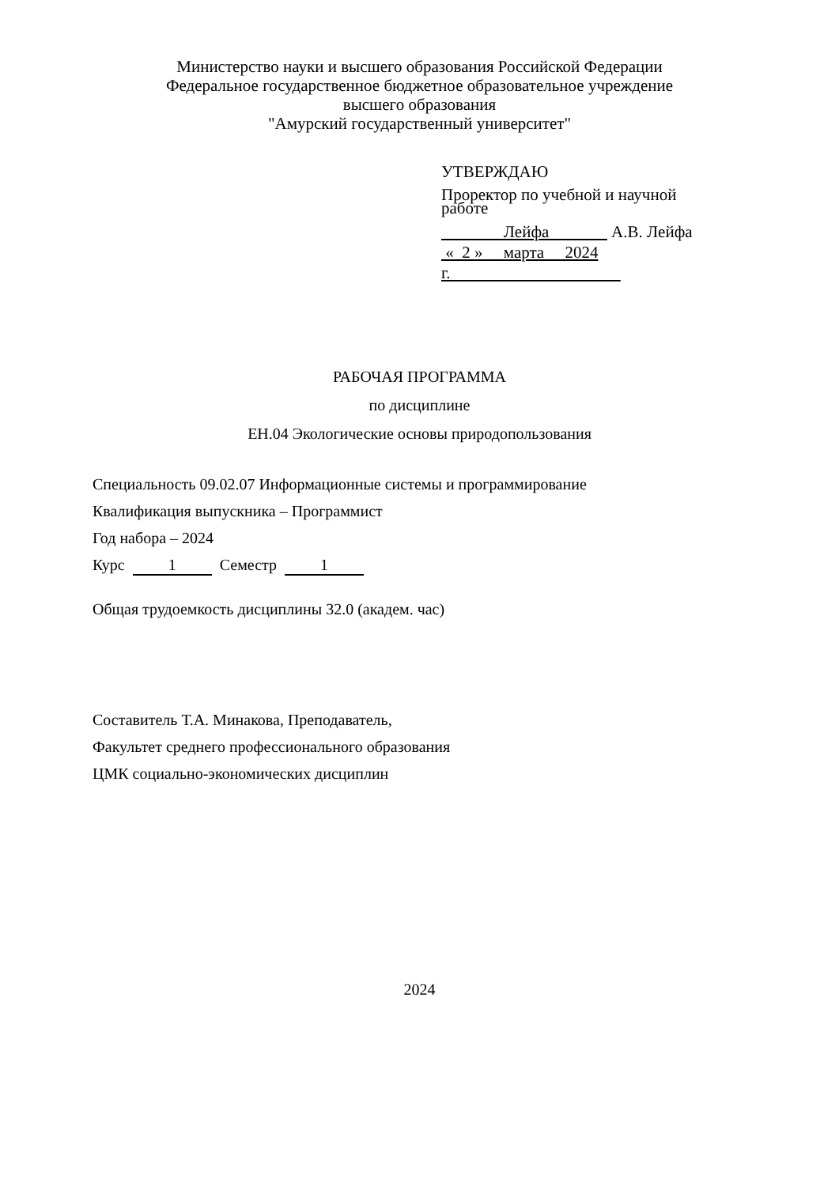Министерство науки и высшего образования Российской Федерации
Федеральное государственное бюджетное образовательное учреждение
высшего образования
"Амурский государственный университет"
УТВЕРЖДАЮ
Проректор по учебной и научной
работе
Лейфа А.В. Лейфа
« 2 » марта 2024 г.
РАБОЧАЯ ПРОГРАММА
по дисциплине
ЕН.04 Экологические основы природопользования
Специальность 09.02.07 Информационные системы и программирование
Квалификация выпускника – Программист
Год набора – 2024
Курс 1 Семестр 1
Общая трудоемкость дисциплины 32.0 (академ. час)
Составитель Т.А. Минакова, Преподаватель,
Факультет среднего профессионального образования
ЦМК социально-экономических дисциплин
2024